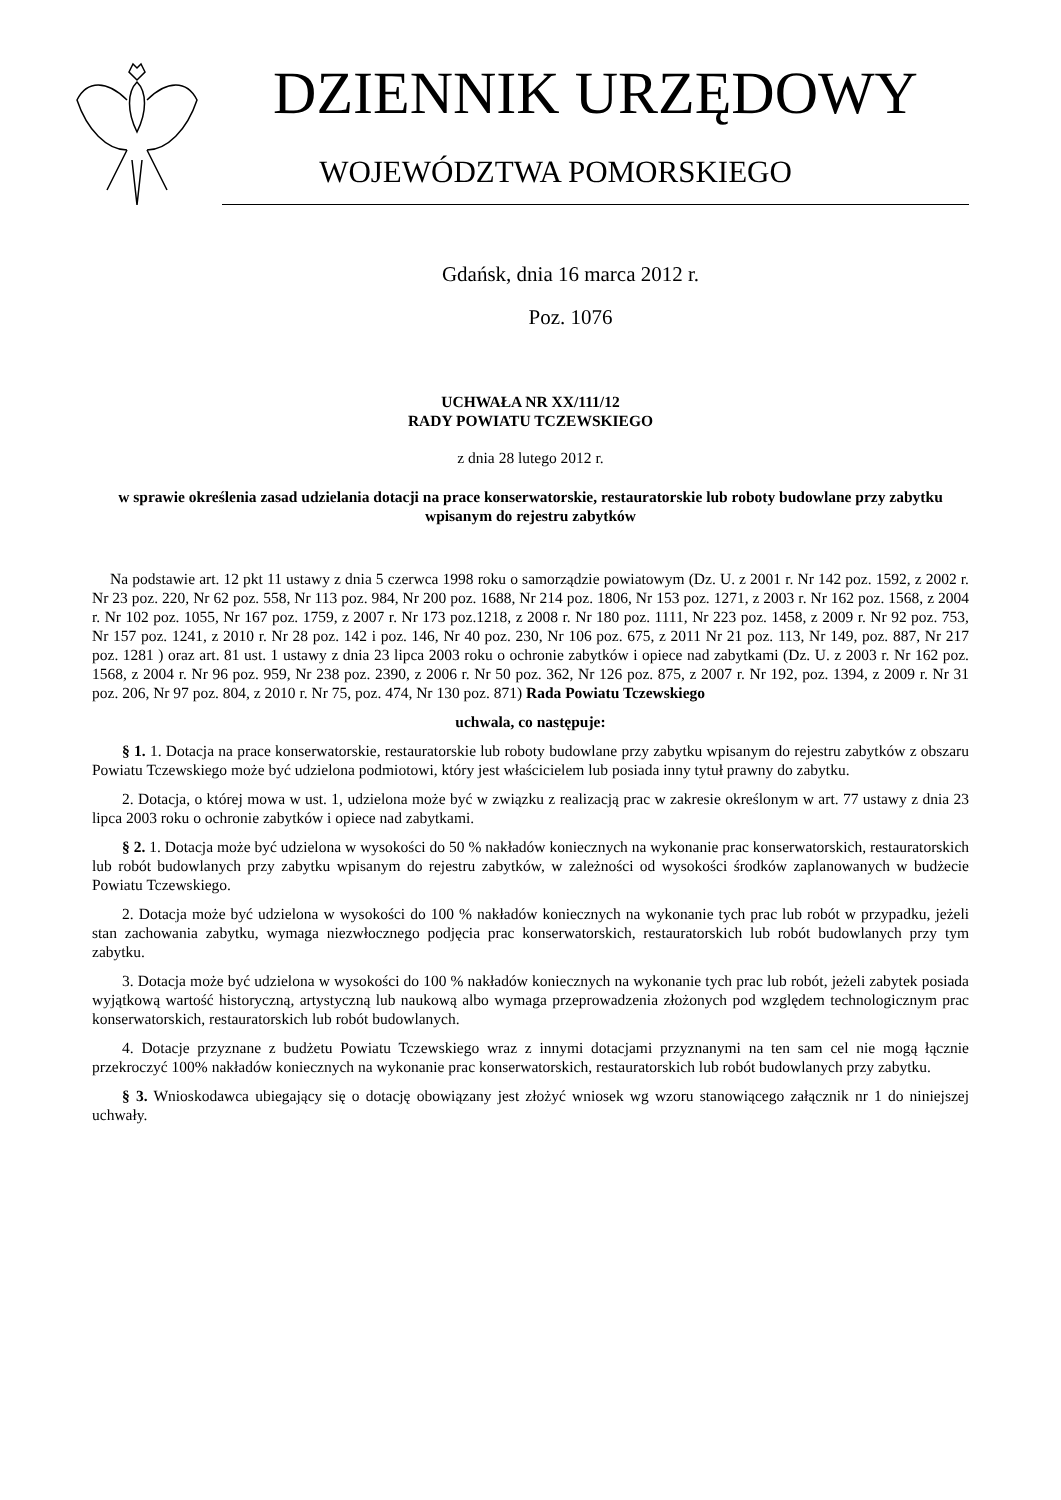DZIENNIK URZĘDOWY
WOJEWÓDZTWA POMORSKIEGO
Gdańsk, dnia 16 marca 2012 r.
Poz. 1076
UCHWAŁA NR XX/111/12
RADY POWIATU TCZEWSKIEGO
z dnia 28 lutego 2012 r.
w sprawie określenia zasad udzielania dotacji na prace konserwatorskie, restauratorskie lub roboty budowlane przy zabytku wpisanym do rejestru zabytków
Na podstawie art. 12 pkt 11 ustawy z dnia 5 czerwca 1998 roku o samorządzie powiatowym (Dz. U. z 2001 r. Nr 142 poz. 1592, z 2002 r. Nr 23 poz. 220, Nr 62 poz. 558, Nr 113 poz. 984, Nr 200 poz. 1688, Nr 214 poz. 1806, Nr 153 poz. 1271, z 2003 r. Nr 162 poz. 1568, z 2004 r. Nr 102 poz. 1055, Nr 167 poz. 1759, z 2007 r. Nr 173 poz.1218, z 2008 r. Nr 180 poz. 1111, Nr 223 poz. 1458, z 2009 r. Nr 92 poz. 753, Nr 157 poz. 1241, z 2010 r. Nr 28 poz. 142 i poz. 146, Nr 40 poz. 230, Nr 106 poz. 675, z 2011 Nr 21 poz. 113, Nr 149, poz. 887, Nr 217 poz. 1281 ) oraz art. 81 ust. 1 ustawy z dnia 23 lipca 2003 roku o ochronie zabytków i opiece nad zabytkami (Dz. U. z 2003 r. Nr 162 poz. 1568, z 2004 r. Nr 96 poz. 959, Nr 238 poz. 2390, z 2006 r. Nr 50 poz. 362, Nr 126 poz. 875, z 2007 r. Nr 192, poz. 1394, z 2009 r. Nr 31 poz. 206, Nr 97 poz. 804, z 2010 r. Nr 75, poz. 474, Nr 130 poz. 871) Rada Powiatu Tczewskiego
uchwala, co następuje:
§ 1. 1. Dotacja na prace konserwatorskie, restauratorskie lub roboty budowlane przy zabytku wpisanym do rejestru zabytków z obszaru Powiatu Tczewskiego może być udzielona podmiotowi, który jest właścicielem lub posiada inny tytuł prawny do zabytku.
2. Dotacja, o której mowa w ust. 1, udzielona może być w związku z realizacją prac w zakresie określonym w art. 77 ustawy z dnia 23 lipca 2003 roku o ochronie zabytków i opiece nad zabytkami.
§ 2. 1. Dotacja może być udzielona w wysokości do 50 % nakładów koniecznych na wykonanie prac konserwatorskich, restauratorskich lub robót budowlanych przy zabytku wpisanym do rejestru zabytków, w zależności od wysokości środków zaplanowanych w budżecie Powiatu Tczewskiego.
2. Dotacja może być udzielona w wysokości do 100 % nakładów koniecznych na wykonanie tych prac lub robót w przypadku, jeżeli stan zachowania zabytku, wymaga niezwłocznego podjęcia prac konserwatorskich, restauratorskich lub robót budowlanych przy tym zabytku.
3. Dotacja może być udzielona w wysokości do 100 % nakładów koniecznych na wykonanie tych prac lub robót, jeżeli zabytek posiada wyjątkową wartość historyczną, artystyczną lub naukową albo wymaga przeprowadzenia złożonych pod względem technologicznym prac konserwatorskich, restauratorskich lub robót budowlanych.
4. Dotacje przyznane z budżetu Powiatu Tczewskiego wraz z innymi dotacjami przyznanymi na ten sam cel nie mogą łącznie przekroczyć 100% nakładów koniecznych na wykonanie prac konserwatorskich, restauratorskich lub robót budowlanych przy zabytku.
§ 3. Wnioskodawca ubiegający się o dotację obowiązany jest złożyć wniosek wg wzoru stanowiącego załącznik nr 1 do niniejszej uchwały.